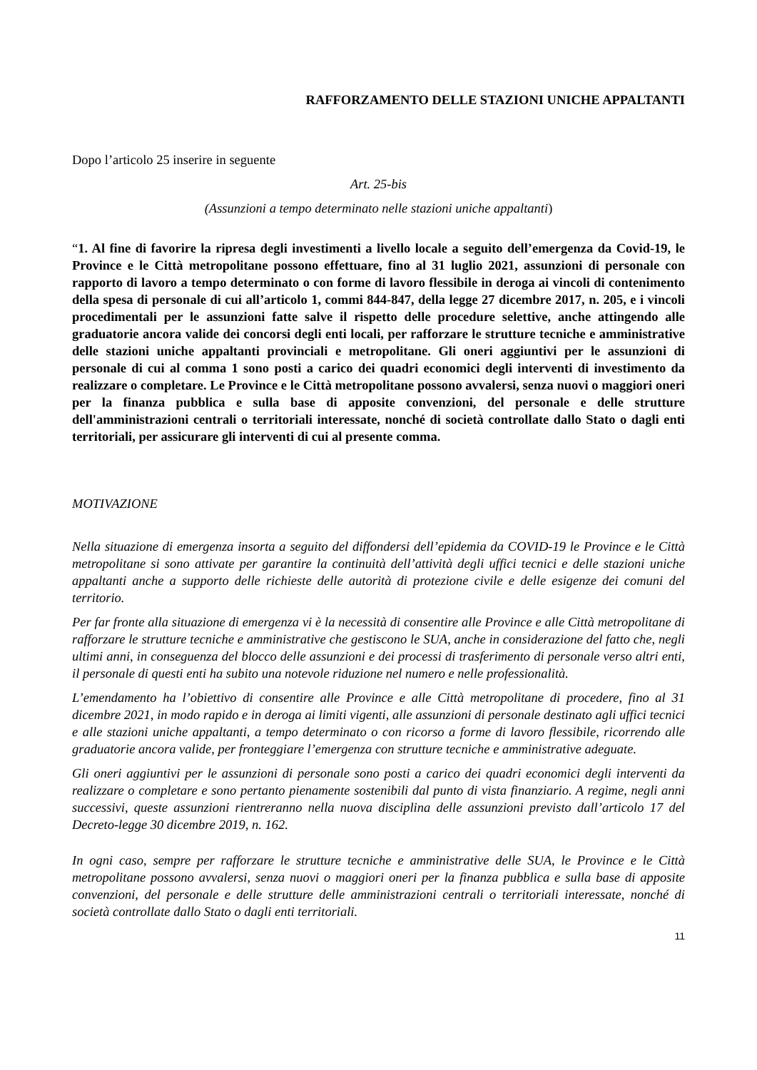RAFFORZAMENTO DELLE STAZIONI UNICHE APPALTANTI
Dopo l’articolo 25 inserire in seguente
Art. 25-bis
(Assunzioni a tempo determinato nelle stazioni uniche appaltanti)
“1. Al fine di favorire la ripresa degli investimenti a livello locale a seguito dell’emergenza da Covid-19, le Province e le Città metropolitane possono effettuare, fino al 31 luglio 2021, assunzioni di personale con rapporto di lavoro a tempo determinato o con forme di lavoro flessibile in deroga ai vincoli di contenimento della spesa di personale di cui all’articolo 1, commi 844-847, della legge 27 dicembre 2017, n. 205, e i vincoli procedimentali per le assunzioni fatte salve il rispetto delle procedure selettive, anche attingendo alle graduatorie ancora valide dei concorsi degli enti locali, per rafforzare le strutture tecniche e amministrative delle stazioni uniche appaltanti provinciali e metropolitane. Gli oneri aggiuntivi per le assunzioni di personale di cui al comma 1 sono posti a carico dei quadri economici degli interventi di investimento da realizzare o completare. Le Province e le Città metropolitane possono avvalersi, senza nuovi o maggiori oneri per la finanza pubblica e sulla base di apposite convenzioni, del personale e delle strutture dell'amministrazioni centrali o territoriali interessate, nonché di società controllate dallo Stato o dagli enti territoriali, per assicurare gli interventi di cui al presente comma.
MOTIVAZIONE
Nella situazione di emergenza insorta a seguito del diffondersi dell’epidemia da COVID-19 le Province e le Città metropolitane si sono attivate per garantire la continuità dell’attività degli uffici tecnici e delle stazioni uniche appaltanti anche a supporto delle richieste delle autorità di protezione civile e delle esigenze dei comuni del territorio.
Per far fronte alla situazione di emergenza vi è la necessità di consentire alle Province e alle Città metropolitane di rafforzare le strutture tecniche e amministrative che gestiscono le SUA, anche in considerazione del fatto che, negli ultimi anni, in conseguenza del blocco delle assunzioni e dei processi di trasferimento di personale verso altri enti, il personale di questi enti ha subito una notevole riduzione nel numero e nelle professionalità.
L’emendamento ha l’obiettivo di consentire alle Province e alle Città metropolitane di procedere, fino al 31 dicembre 2021, in modo rapido e in deroga ai limiti vigenti, alle assunzioni di personale destinato agli uffici tecnici e alle stazioni uniche appaltanti, a tempo determinato o con ricorso a forme di lavoro flessibile, ricorrendo alle graduatorie ancora valide, per fronteggiare l’emergenza con strutture tecniche e amministrative adeguate.
Gli oneri aggiuntivi per le assunzioni di personale sono posti a carico dei quadri economici degli interventi da realizzare o completare e sono pertanto pienamente sostenibili dal punto di vista finanziario. A regime, negli anni successivi, queste assunzioni rientreranno nella nuova disciplina delle assunzioni previsto dall’articolo 17 del Decreto-legge 30 dicembre 2019, n. 162.
In ogni caso, sempre per rafforzare le strutture tecniche e amministrative delle SUA, le Province e le Città metropolitane possono avvalersi, senza nuovi o maggiori oneri per la finanza pubblica e sulla base di apposite convenzioni, del personale e delle strutture delle amministrazioni centrali o territoriali interessate, nonché di società controllate dallo Stato o dagli enti territoriali.
11